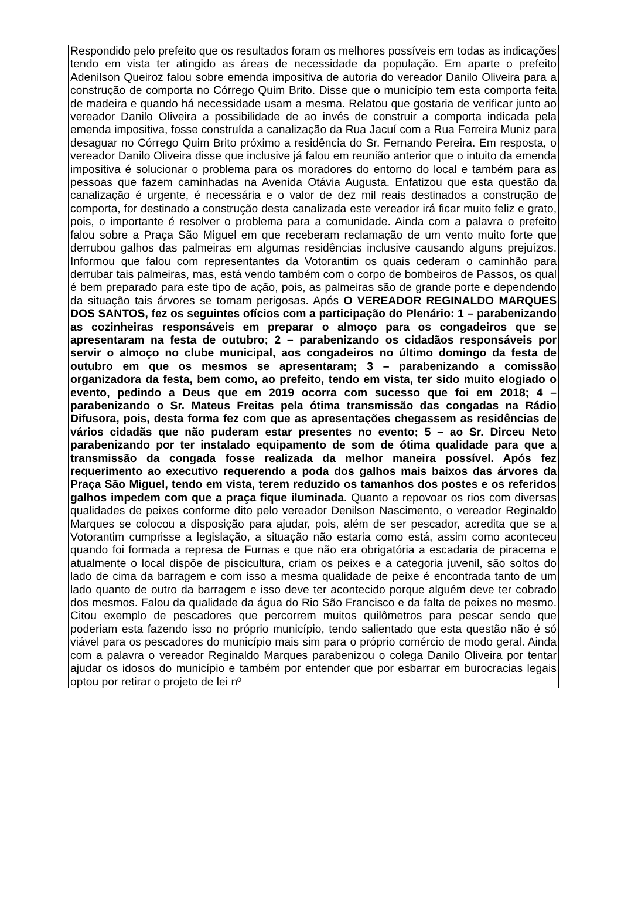Respondido pelo prefeito que os resultados foram os melhores possíveis em todas as indicações tendo em vista ter atingido as áreas de necessidade da população. Em aparte o prefeito Adenilson Queiroz falou sobre emenda impositiva de autoria do vereador Danilo Oliveira para a construção de comporta no Córrego Quim Brito. Disse que o município tem esta comporta feita de madeira e quando há necessidade usam a mesma. Relatou que gostaria de verificar junto ao vereador Danilo Oliveira a possibilidade de ao invés de construir a comporta indicada pela emenda impositiva, fosse construída a canalização da Rua Jacuí com a Rua Ferreira Muniz para desaguar no Córrego Quim Brito próximo a residência do Sr. Fernando Pereira. Em resposta, o vereador Danilo Oliveira disse que inclusive já falou em reunião anterior que o intuito da emenda impositiva é solucionar o problema para os moradores do entorno do local e também para as pessoas que fazem caminhadas na Avenida Otávia Augusta. Enfatizou que esta questão da canalização é urgente, é necessária e o valor de dez mil reais destinados a construção de comporta, for destinado a construção desta canalizada este vereador irá ficar muito feliz e grato, pois, o importante é resolver o problema para a comunidade. Ainda com a palavra o prefeito falou sobre a Praça São Miguel em que receberam reclamação de um vento muito forte que derrubou galhos das palmeiras em algumas residências inclusive causando alguns prejuízos. Informou que falou com representantes da Votorantim os quais cederam o caminhão para derrubar tais palmeiras, mas, está vendo também com o corpo de bombeiros de Passos, os qual é bem preparado para este tipo de ação, pois, as palmeiras são de grande porte e dependendo da situação tais árvores se tornam perigosas. Após O VEREADOR REGINALDO MARQUES DOS SANTOS, fez os seguintes ofícios com a participação do Plenário: 1 – parabenizando as cozinheiras responsáveis em preparar o almoço para os congadeiros que se apresentaram na festa de outubro; 2 – parabenizando os cidadãos responsáveis por servir o almoço no clube municipal, aos congadeiros no último domingo da festa de outubro em que os mesmos se apresentaram; 3 – parabenizando a comissão organizadora da festa, bem como, ao prefeito, tendo em vista, ter sido muito elogiado o evento, pedindo a Deus que em 2019 ocorra com sucesso que foi em 2018; 4 – parabenizando o Sr. Mateus Freitas pela ótima transmissão das congadas na Rádio Difusora, pois, desta forma fez com que as apresentações chegassem as residências de vários cidadãs que não puderam estar presentes no evento; 5 – ao Sr. Dirceu Neto parabenizando por ter instalado equipamento de som de ótima qualidade para que a transmissão da congada fosse realizada da melhor maneira possível. Após fez requerimento ao executivo requerendo a poda dos galhos mais baixos das árvores da Praça São Miguel, tendo em vista, terem reduzido os tamanhos dos postes e os referidos galhos impedem com que a praça fique iluminada. Quanto a repovoar os rios com diversas qualidades de peixes conforme dito pelo vereador Denilson Nascimento, o vereador Reginaldo Marques se colocou a disposição para ajudar, pois, além de ser pescador, acredita que se a Votorantim cumprisse a legislação, a situação não estaria como está, assim como aconteceu quando foi formada a represa de Furnas e que não era obrigatória a escadaria de piracema e atualmente o local dispõe de piscicultura, criam os peixes e a categoria juvenil, são soltos do lado de cima da barragem e com isso a mesma qualidade de peixe é encontrada tanto de um lado quanto de outro da barragem e isso deve ter acontecido porque alguém deve ter cobrado dos mesmos. Falou da qualidade da água do Rio São Francisco e da falta de peixes no mesmo. Citou exemplo de pescadores que percorrem muitos quilômetros para pescar sendo que poderiam esta fazendo isso no próprio município, tendo salientado que esta questão não é só viável para os pescadores do município mais sim para o próprio comércio de modo geral. Ainda com a palavra o vereador Reginaldo Marques parabenizou o colega Danilo Oliveira por tentar ajudar os idosos do município e também por entender que por esbarrar em burocracias legais optou por retirar o projeto de lei nº